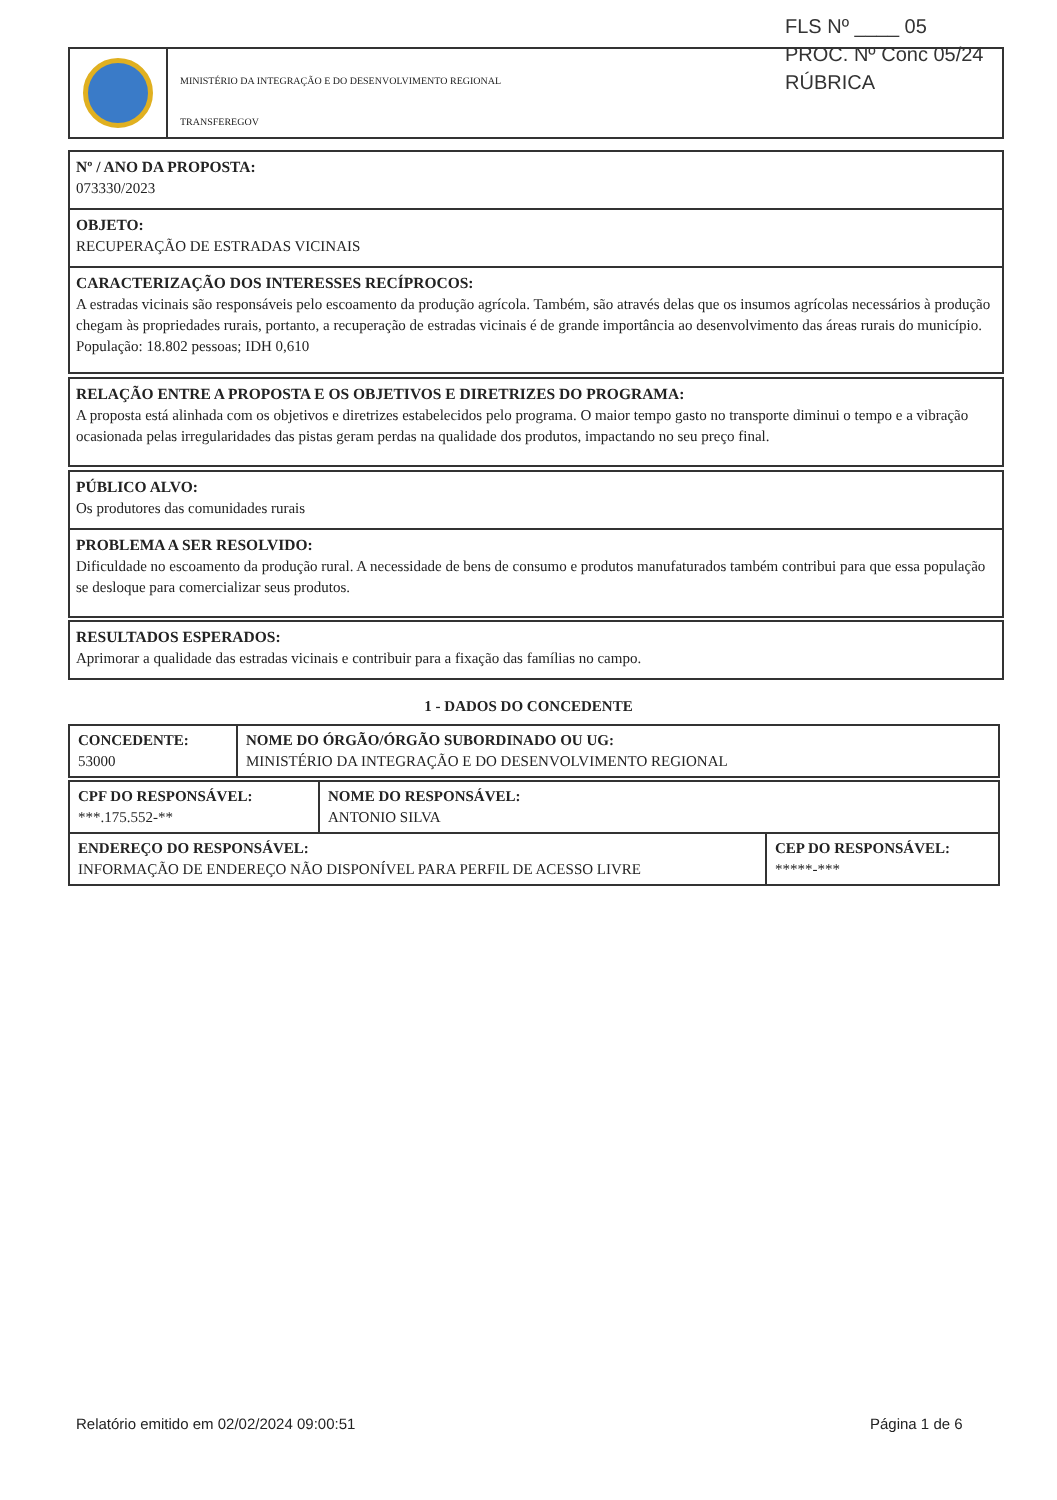FLS Nº ____ 05
PROC. Nº Conc 05/24
RÚBRICA
MINISTÉRIO DA INTEGRAÇÃO E DO DESENVOLVIMENTO REGIONAL
TRANSFEREGOV
Nº / ANO DA PROPOSTA:
073330/2023
OBJETO:
RECUPERAÇÃO DE ESTRADAS VICINAIS
CARACTERIZAÇÃO DOS INTERESSES RECÍPROCOS:
A estradas vicinais são responsáveis pelo escoamento da produção agrícola. Também, são através delas que os insumos agrícolas necessários à produção chegam às propriedades rurais, portanto, a recuperação de estradas vicinais é de grande importância ao desenvolvimento das áreas rurais do município. População: 18.802 pessoas; IDH 0,610
RELAÇÃO ENTRE A PROPOSTA E OS OBJETIVOS E DIRETRIZES DO PROGRAMA:
A proposta está alinhada com os objetivos e diretrizes estabelecidos pelo programa. O maior tempo gasto no transporte diminui o tempo e a vibração ocasionada pelas irregularidades das pistas geram perdas na qualidade dos produtos, impactando no seu preço final.
PÚBLICO ALVO:
Os produtores das comunidades rurais
PROBLEMA A SER RESOLVIDO:
Dificuldade no escoamento da produção rural. A necessidade de bens de consumo e produtos manufaturados também contribui para que essa população se desloque para comercializar seus produtos.
RESULTADOS ESPERADOS:
Aprimorar a qualidade das estradas vicinais e contribuir para a fixação das famílias no campo.
1 - DADOS DO CONCEDENTE
| CONCEDENTE: 53000 | NOME DO ÓRGÃO/ÓRGÃO SUBORDINADO OU UG: MINISTÉRIO DA INTEGRAÇÃO E DO DESENVOLVIMENTO REGIONAL |
| CPF DO RESPONSÁVEL: ***.175.552-** | NOME DO RESPONSÁVEL: ANTONIO SILVA |
| ENDEREÇO DO RESPONSÁVEL: INFORMAÇÃO DE ENDEREÇO NÃO DISPONÍVEL PARA PERFIL DE ACESSO LIVRE | CEP DO RESPONSÁVEL: *****-*** |
Relatório emitido em 02/02/2024 09:00:51
Página 1 de 6